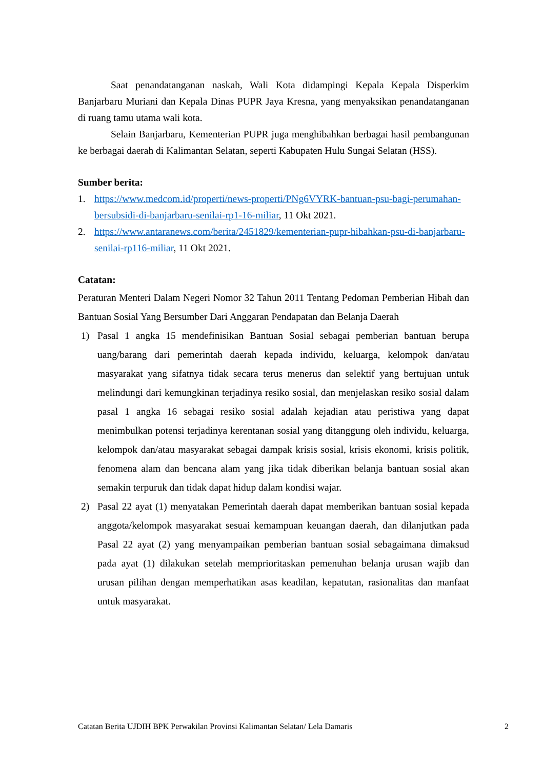Saat penandatanganan naskah, Wali Kota didampingi Kepala Kepala Disperkim Banjarbaru Muriani dan Kepala Dinas PUPR Jaya Kresna, yang menyaksikan penandatanganan di ruang tamu utama wali kota.
Selain Banjarbaru, Kementerian PUPR juga menghibahkan berbagai hasil pembangunan ke berbagai daerah di Kalimantan Selatan, seperti Kabupaten Hulu Sungai Selatan (HSS).
Sumber berita:
1. https://www.medcom.id/properti/news-properti/PNg6VYRK-bantuan-psu-bagi-perumahan-bersubsidi-di-banjarbaru-senilai-rp1-16-miliar, 11 Okt 2021.
2. https://www.antaranews.com/berita/2451829/kementerian-pupr-hibahkan-psu-di-banjarbaru-senilai-rp116-miliar, 11 Okt 2021.
Catatan:
Peraturan Menteri Dalam Negeri Nomor 32 Tahun 2011 Tentang Pedoman Pemberian Hibah dan Bantuan Sosial Yang Bersumber Dari Anggaran Pendapatan dan Belanja Daerah
1) Pasal 1 angka 15 mendefinisikan Bantuan Sosial sebagai pemberian bantuan berupa uang/barang dari pemerintah daerah kepada individu, keluarga, kelompok dan/atau masyarakat yang sifatnya tidak secara terus menerus dan selektif yang bertujuan untuk melindungi dari kemungkinan terjadinya resiko sosial, dan menjelaskan resiko sosial dalam pasal 1 angka 16 sebagai resiko sosial adalah kejadian atau peristiwa yang dapat menimbulkan potensi terjadinya kerentanan sosial yang ditanggung oleh individu, keluarga, kelompok dan/atau masyarakat sebagai dampak krisis sosial, krisis ekonomi, krisis politik, fenomena alam dan bencana alam yang jika tidak diberikan belanja bantuan sosial akan semakin terpuruk dan tidak dapat hidup dalam kondisi wajar.
2) Pasal 22 ayat (1) menyatakan Pemerintah daerah dapat memberikan bantuan sosial kepada anggota/kelompok masyarakat sesuai kemampuan keuangan daerah, dan dilanjutkan pada Pasal 22 ayat (2) yang menyampaikan pemberian bantuan sosial sebagaimana dimaksud pada ayat (1) dilakukan setelah memprioritaskan pemenuhan belanja urusan wajib dan urusan pilihan dengan memperhatikan asas keadilan, kepatutan, rasionalitas dan manfaat untuk masyarakat.
Catatan Berita UJDIH BPK Perwakilan Provinsi Kalimantan Selatan/ Lela Damaris 2